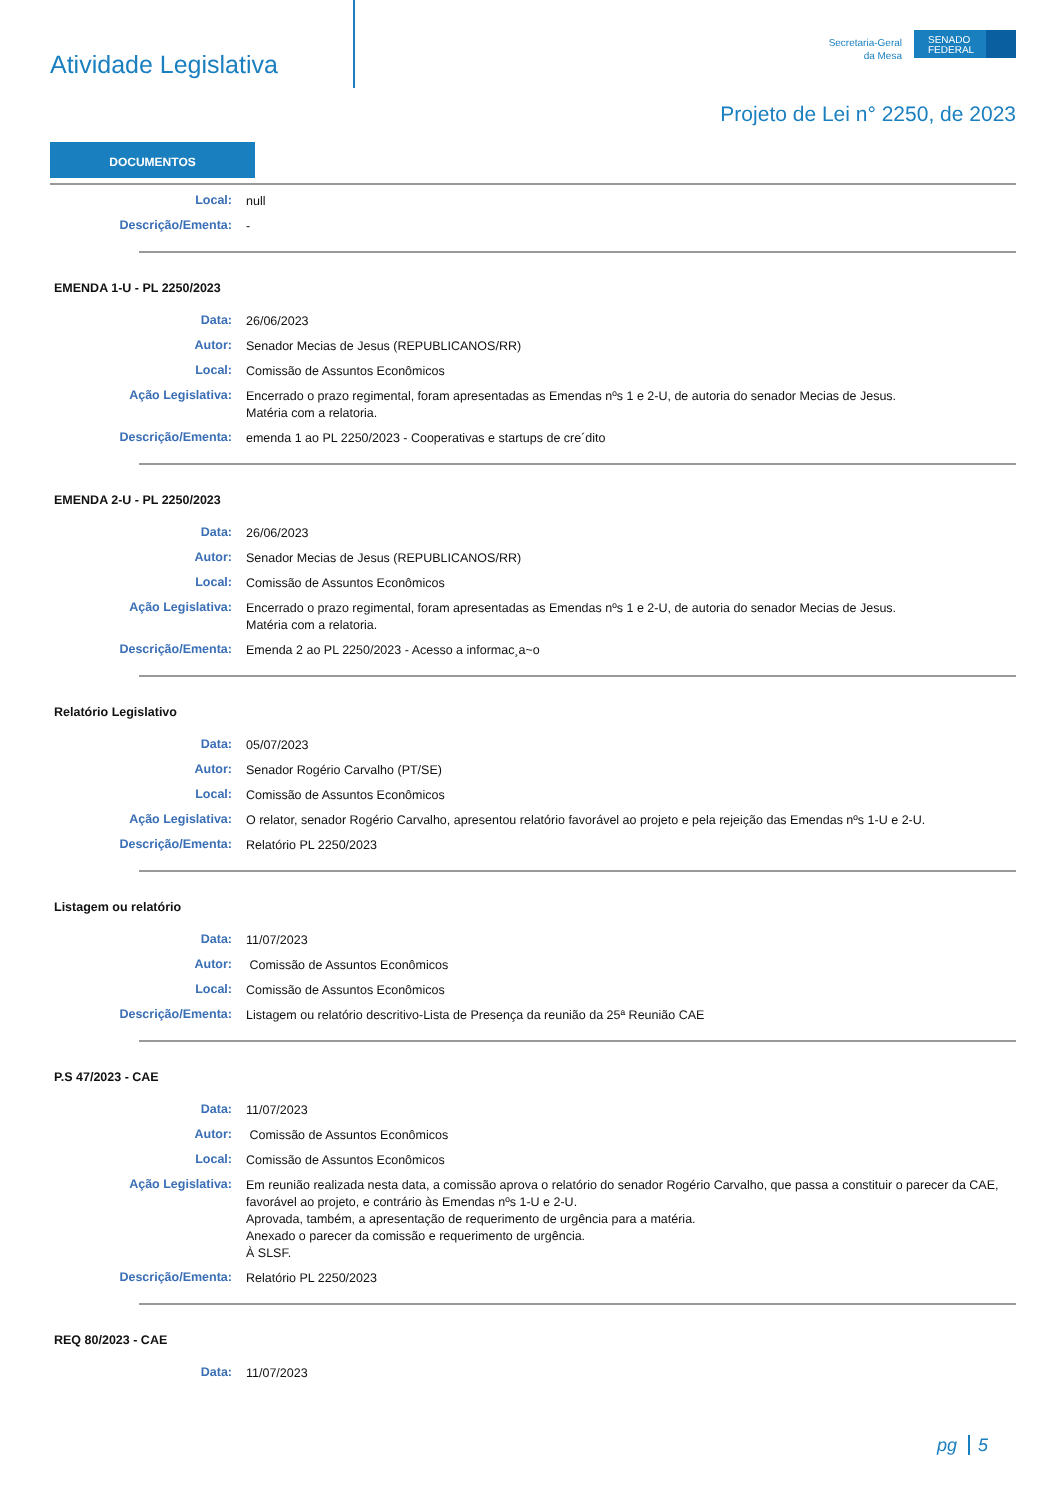Atividade Legislativa
Secretaria-Geral
da Mesa
SENADO FEDERAL
Projeto de Lei n° 2250, de 2023
DOCUMENTOS
Local:
null
Descrição/Ementa:
-
EMENDA 1-U - PL 2250/2023
Data:
26/06/2023
Autor:
Senador Mecias de Jesus (REPUBLICANOS/RR)
Local:
Comissão de Assuntos Econômicos
Ação Legislativa:
Encerrado o prazo regimental, foram apresentadas as Emendas nºs 1 e 2-U, de autoria do senador Mecias de Jesus.
Matéria com a relatoria.
Descrição/Ementa:
emenda 1 ao PL 2250/2023 - Cooperativas e startups de cre´dito
EMENDA 2-U - PL 2250/2023
Data:
26/06/2023
Autor:
Senador Mecias de Jesus (REPUBLICANOS/RR)
Local:
Comissão de Assuntos Econômicos
Ação Legislativa:
Encerrado o prazo regimental, foram apresentadas as Emendas nºs 1 e 2-U, de autoria do senador Mecias de Jesus.
Matéria com a relatoria.
Descrição/Ementa:
Emenda 2 ao PL 2250/2023 - Acesso a informac¸a~o
Relatório Legislativo
Data:
05/07/2023
Autor:
Senador Rogério Carvalho (PT/SE)
Local:
Comissão de Assuntos Econômicos
Ação Legislativa:
O relator, senador Rogério Carvalho, apresentou relatório favorável ao projeto e pela rejeição das Emendas nºs 1-U e 2-U.
Descrição/Ementa:
Relatório PL 2250/2023
Listagem ou relatório
Data:
11/07/2023
Autor:
Comissão de Assuntos Econômicos
Local:
Comissão de Assuntos Econômicos
Descrição/Ementa:
Listagem ou relatório descritivo-Lista de Presença da reunião da 25ª Reunião CAE
P.S 47/2023 - CAE
Data:
11/07/2023
Autor:
Comissão de Assuntos Econômicos
Local:
Comissão de Assuntos Econômicos
Ação Legislativa:
Em reunião realizada nesta data, a comissão aprova o relatório do senador Rogério Carvalho, que passa a constituir o parecer da CAE, favorável ao projeto, e contrário às Emendas nºs 1-U e 2-U.
Aprovada, também, a apresentação de requerimento de urgência para a matéria.
Anexado o parecer da comissão e requerimento de urgência.
À SLSF.
Descrição/Ementa:
Relatório PL 2250/2023
REQ 80/2023 - CAE
Data:
11/07/2023
pg 5